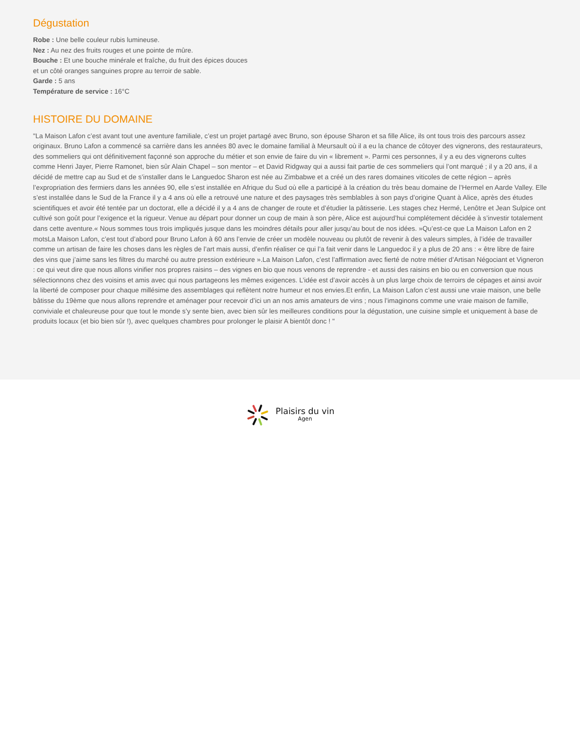Dégustation
Robe : Une belle couleur rubis lumineuse.
Nez : Au nez des fruits rouges et une pointe de mûre.
Bouche : Et une bouche minérale et fraîche, du fruit des épices douces
et un côté oranges sanguines propre au terroir de sable.
Garde : 5 ans
Température de service : 16°C
HISTOIRE DU DOMAINE
"La Maison Lafon c’est avant tout une aventure familiale, c’est un projet partagé avec Bruno, son épouse Sharon et sa fille Alice, ils ont tous trois des parcours assez originaux. Bruno Lafon a commencé sa carrière dans les années 80 avec le domaine familial à Meursault où il a eu la chance de côtoyer des vignerons, des restaurateurs, des sommeliers qui ont définitivement façonné son approche du métier et son envie de faire du vin « librement ». Parmi ces personnes, il y a eu des vignerons cultes comme Henri Jayer, Pierre Ramonet, bien sûr Alain Chapel – son mentor – et David Ridgway qui a aussi fait partie de ces sommeliers qui l’ont marqué ; il y a 20 ans, il a décidé de mettre cap au Sud et de s’installer dans le Languedoc Sharon est née au Zimbabwe et a créé un des rares domaines viticoles de cette région – après l’expropriation des fermiers dans les années 90, elle s’est installée en Afrique du Sud où elle a participé à la création du très beau domaine de l’Hermel en Aarde Valley. Elle s’est installée dans le Sud de la France il y a 4 ans où elle a retrouvé une nature et des paysages très semblables à son pays d’origine Quant à Alice, après des études scientifiques et avoir été tentée par un doctorat, elle a décidé il y a 4 ans de changer de route et d’étudier la pâtisserie. Les stages chez Hermé, Lenôtre et Jean Sulpice ont cultivé son goût pour l’exigence et la rigueur. Venue au départ pour donner un coup de main à son père, Alice est aujourd’hui complétement décidée à s’investir totalement dans cette aventure.« Nous sommes tous trois impliqués jusque dans les moindres détails pour aller jusqu’au bout de nos idées. »Qu’est-ce que La Maison Lafon en 2 motsLa Maison Lafon, c’est tout d’abord pour Bruno Lafon à 60 ans l’envie de créer un modèle nouveau ou plutôt de revenir à des valeurs simples, à l’idée de travailler comme un artisan de faire les choses dans les règles de l’art mais aussi, d’enfin réaliser ce qui l’a fait venir dans le Languedoc il y a plus de 20 ans : « être libre de faire des vins que j’aime sans les filtres du marché ou autre pression extérieure ».La Maison Lafon, c’est l’affirmation avec fierté de notre métier d’Artisan Négociant et Vigneron : ce qui veut dire que nous allons vinifier nos propres raisins – des vignes en bio que nous venons de reprendre - et aussi des raisins en bio ou en conversion que nous sélectionnons chez des voisins et amis avec qui nous partageons les mêmes exigences. L’idée est d’avoir accès à un plus large choix de terroirs de cépages et ainsi avoir la liberté de composer pour chaque millésime des assemblages qui reflètent notre humeur et nos envies.Et enfin, La Maison Lafon c’est aussi une vraie maison, une belle bâtisse du 19ème que nous allons reprendre et aménager pour recevoir d’ici un an nos amis amateurs de vins ; nous l’imaginons comme une vraie maison de famille, conviviale et chaleureuse pour que tout le monde s’y sente bien, avec bien sûr les meilleures conditions pour la dégustation, une cuisine simple et uniquement à base de produits locaux (et bio bien sûr !), avec quelques chambres pour prolonger le plaisir A bientôt donc ! "
Plaisirs du vin
Agen